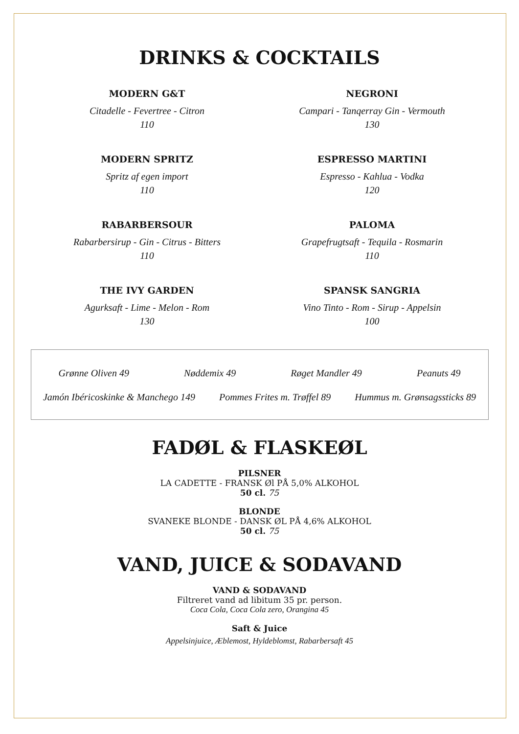DRINKS & COCKTAILS
MODERN G&T
Citadelle - Fevertree - Citron
110
NEGRONI
Campari - Tanqerray Gin - Vermouth
130
MODERN SPRITZ
Spritz af egen import
110
ESPRESSO MARTINI
Espresso - Kahlua - Vodka
120
RABARBERSOUR
Rabarbersirup - Gin - Citrus - Bitters
110
PALOMA
Grapefrugtsaft - Tequila - Rosmarin
110
THE IVY GARDEN
Agurksaft - Lime - Melon - Rom
130
SPANSK SANGRIA
Vino Tinto - Rom - Sirup - Appelsin
100
Grønne Oliven 49 Nøddemix 49 Røget Mandler 49 Peanuts 49
Jamón Ibéricoskinke & Manchego 149 Pommes Frites m. Trøffel 89 Hummus m. Grønsagssticks 89
FADØL & FLASKEØL
PILSNER
LA CADETTE - FRANSK Øl PÅ 5,0% ALKOHOL
50 cl. 75
BLONDE
SVANEKE BLONDE - DANSK ØL PÅ 4,6% ALKOHOL
50 cl. 75
VAND, JUICE & SODAVAND
VAND & SODAVAND
Filtreret vand ad libitum 35 pr. person.
Coca Cola, Coca Cola zero, Orangina 45
Saft & Juice
Appelsinjuice, Æblemost, Hyldeblomst, Rabarbersaft 45